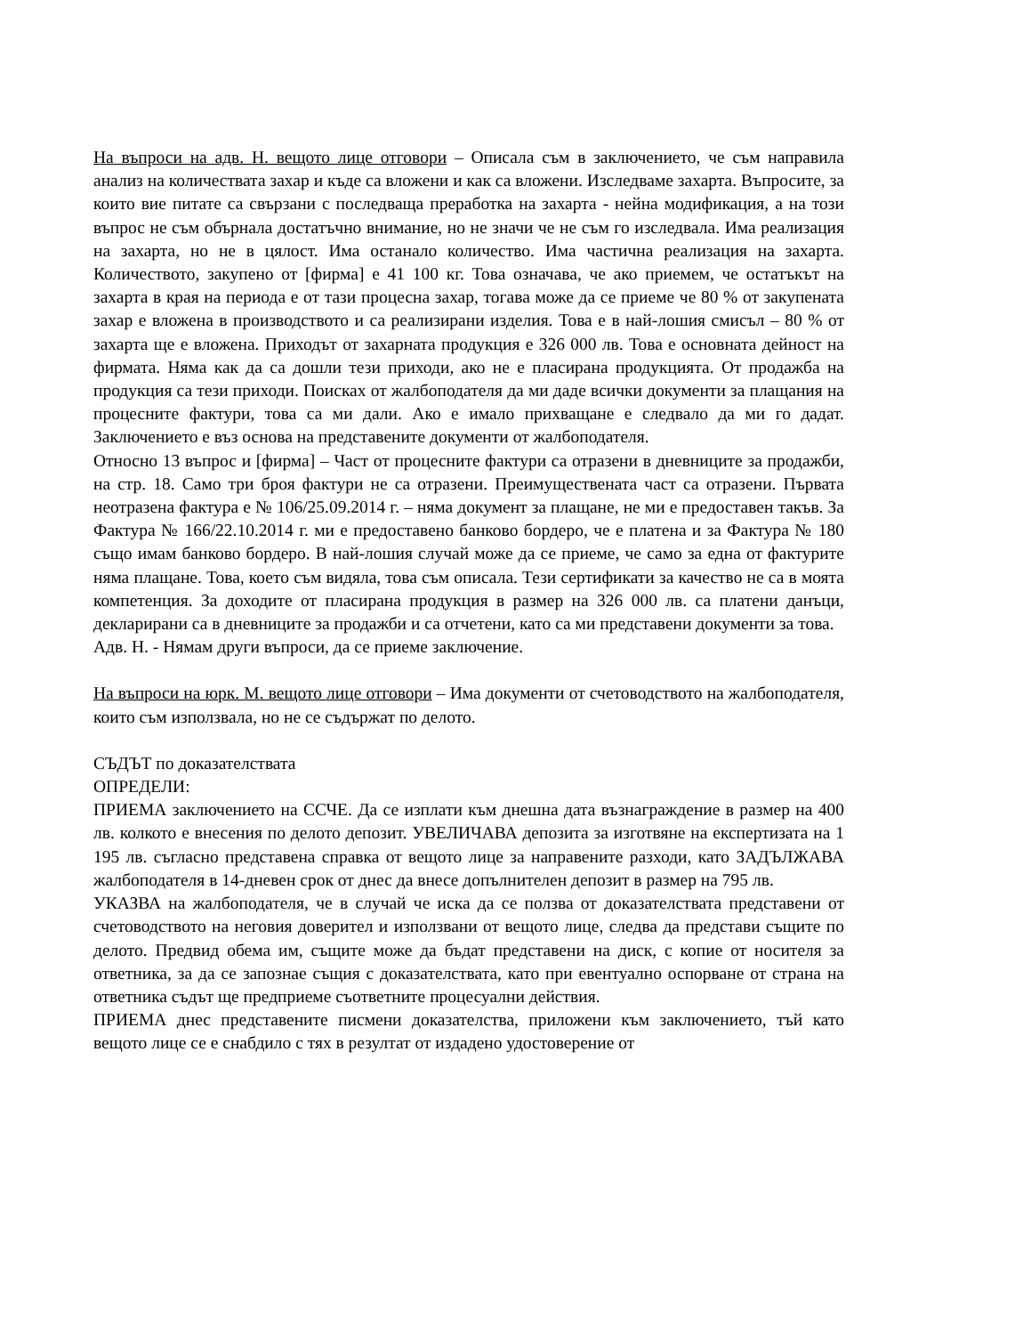На въпроси на адв. Н. вещото лице отговори – Описала съм в заключението, че съм направила анализ на количествата захар и къде са вложени и как са вложени. Изследваме захарта. Въпросите, за които вие питате са свързани с последваща преработка на захарта - нейна модификация, а на този въпрос не съм обърнала достатъчно внимание, но не значи че не съм го изследвала. Има реализация на захарта, но не в цялост. Има останало количество. Има частична реализация на захарта. Количеството, закупено от [фирма] е 41 100 кг. Това означава, че ако приемем, че остатъкът на захарта в края на периода е от тази процесна захар, тогава може да се приеме че 80 % от закупената захар е вложена в производството и са реализирани изделия. Това е в най-лошия смисъл – 80 % от захарта ще е вложена. Приходът от захарната продукция е 326 000 лв. Това е основната дейност на фирмата. Няма как да са дошли тези приходи, ако не е пласирана продукцията. От продажба на продукция са тези приходи. Поисках от жалбоподателя да ми даде всички документи за плащания на процесните фактури, това са ми дали. Ако е имало прихващане е следвало да ми го дадат. Заключението е въз основа на представените документи от жалбоподателя.
Относно 13 въпрос и [фирма] – Част от процесните фактури са отразени в дневниците за продажби, на стр. 18. Само три броя фактури не са отразени. Преимуществената част са отразени. Първата неотразена фактура е № 106/25.09.2014 г. – няма документ за плащане, не ми е предоставен такъв. За Фактура № 166/22.10.2014 г. ми е предоставено банково бордеро, че е платена и за Фактура № 180 също имам банково бордеро. В най-лошия случай може да се приеме, че само за една от фактурите няма плащане. Това, което съм видяла, това съм описала. Тези сертификати за качество не са в моята компетенция. За доходите от пласирана продукция в размер на 326 000 лв. са платени данъци, декларирани са в дневниците за продажби и са отчетени, като са ми представени документи за това.
Адв. Н. - Нямам други въпроси, да се приеме заключение.
На въпроси на юрк. М. вещото лице отговори – Има документи от счетоводството на жалбоподателя, които съм използвала, но не се съдържат по делото.
СЪДЪТ по доказателствата
ОПРЕДЕЛИ:
ПРИЕМА заключението на ССЧЕ. Да се изплати към днешна дата възнаграждение в размер на 400 лв. колкото е внесения по делото депозит. УВЕЛИЧАВА депозита за изготвяне на експертизата на 1 195 лв. съгласно представена справка от вещото лице за направените разходи, като ЗАДЪЛЖАВА жалбоподателя в 14-дневен срок от днес да внесе допълнителен депозит в размер на 795 лв.
УКАЗВА на жалбоподателя, че в случай че иска да се ползва от доказателствата представени от счетоводството на неговия доверител и използвани от вещото лице, следва да представи същите по делото. Предвид обема им, същите може да бъдат представени на диск, с копие от носителя за ответника, за да се запознае същия с доказателствата, като при евентуално оспорване от страна на ответника съдът ще предприеме съответните процесуални действия.
ПРИЕМА днес представените писмени доказателства, приложени към заключението, тъй като вещото лице се е снабдило с тях в резултат от издадено удостоверение от